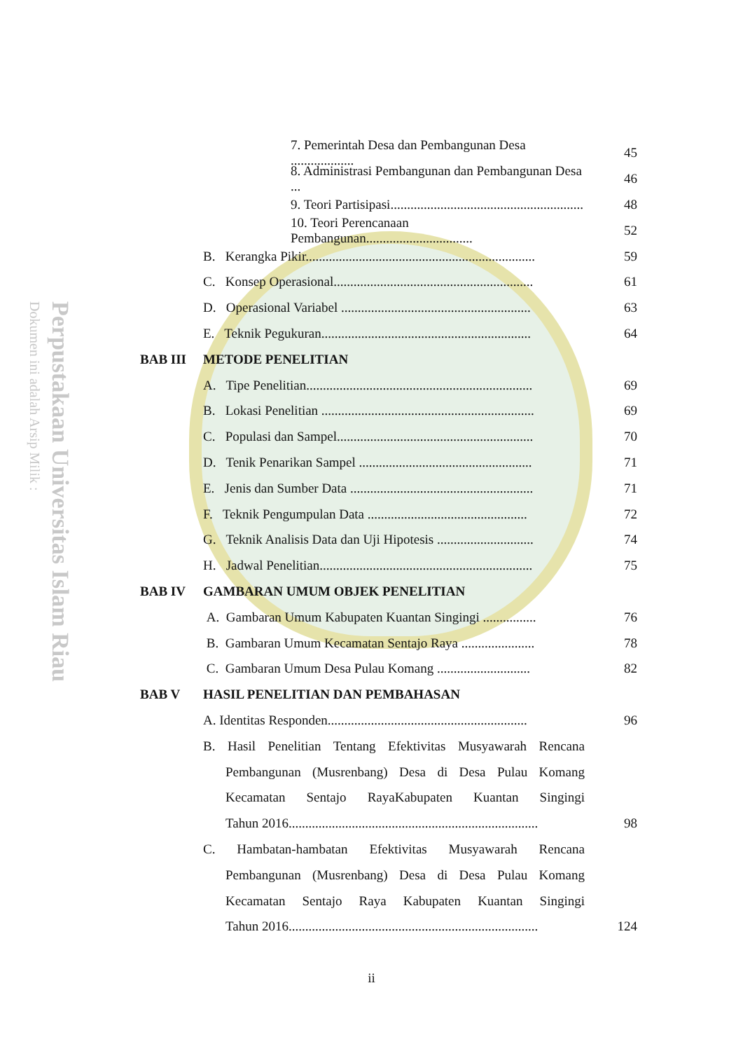Perpustakaan Universitas Islam Riau
Dokumen ini adalah Arsip Milik :
7. Pemerintah Desa dan Pembangunan Desa ................... 45
8. Administrasi Pembangunan dan Pembangunan Desa ... 46
9. Teori Partisipasi.......................................................... 48
10. Teori Perencanaan Pembangunan................................ 52
B. Kerangka Pikir..................................................................... 59
C. Konsep Operasional............................................................ 61
D. Operasional Variabel ......................................................... 63
E. Teknik Pegukuran............................................................... 64
BAB III METODE PENELITIAN
A. Tipe Penelitian.................................................................... 69
B. Lokasi Penelitian ................................................................ 69
C. Populasi dan Sampel........................................................... 70
D. Tenik Penarikan Sampel .................................................... 71
E. Jenis dan Sumber Data ....................................................... 71
F. Teknik Pengumpulan Data ................................................ 72
G. Teknik Analisis Data dan Uji Hipotesis ............................. 74
H. Jadwal Penelitian................................................................ 75
BAB IV GAMBARAN UMUM OBJEK PENELITIAN
A. Gambaran Umum Kabupaten Kuantan Singingi ................ 76
B. Gambaran Umum Kecamatan Sentajo Raya ...................... 78
C. Gambaran Umum Desa Pulau Komang ............................ 82
BAB V HASIL PENELITIAN DAN PEMBAHASAN
A. Identitas Responden............................................................ 96
B. Hasil Penelitian Tentang Efektivitas Musyawarah Rencana
Pembangunan (Musrenbang) Desa di Desa Pulau Komang
Kecamatan Sentajo RayaKabupaten Kuantan Singingi
Tahun 2016........................................................................... 98
C. Hambatan-hambatan Efektivitas Musyawarah Rencana
Pembangunan (Musrenbang) Desa di Desa Pulau Komang
Kecamatan Sentajo Raya Kabupaten Kuantan Singingi
Tahun 2016........................................................................... 124
ii